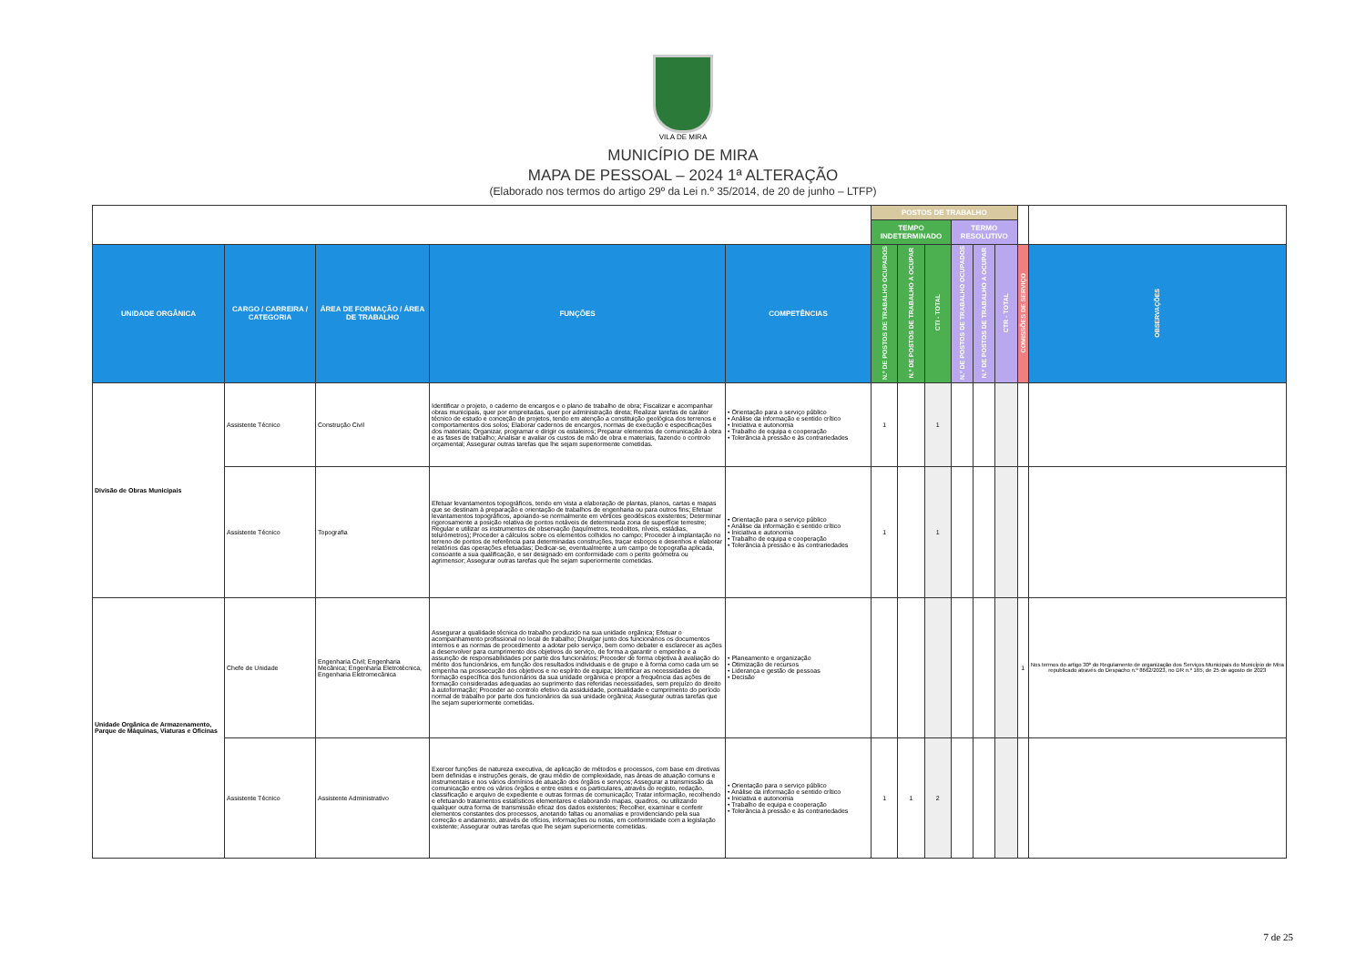VILA DE MIRA
MUNICÍPIO DE MIRA
MAPA DE PESSOAL – 2024 1ª ALTERAÇÃO
(Elaborado nos termos do artigo 29º da Lei n.º 35/2014, de 20 de junho – LTFP)
| | | | | | POSTOS DE TRABALHO | | | | | | | |
| | | | | | TEMPO INDETERMINADO | | | TERMO RESOLUTIVO | | | | |
| UNIDADE ORGÂNICA | CARGO / CARREIRA / CATEGORIA | ÁREA DE FORMAÇÃO / ÁREA DE TRABALHO | FUNÇÕES | COMPETÊNCIAS | N.º DE POSTOS DE TRABALHO OCUPADOS | N.º DE POSTOS DE TRABALHO A OCUPAR | CTI - TOTAL | N.º DE POSTOS DE TRABALHO OCUPADOS | N.º DE POSTOS DE TRABALHO A OCUPAR | CTR - TOTAL | COMISSÕES DE SERVIÇO | OBSERVAÇÕES |
| Divisão de Obras Municipais | Assistente Técnico | Construção Civil | Identificar o projeto, o caderno de encargos e o plano de trabalho de obra; Fiscalizar e acompanhar obras municipais, quer por empreitadas, quer por administração direta; Realizar tarefas de caráter técnico de estudo e conceção de projetos, tendo em atenção a constituição geológica dos terrenos e comportamentos dos solos; Elaborar cadernos de encargos, normas de execução e especificações dos materiais; Organizar, programar e dirigir os estaleiros; Preparar elementos de comunicação à obra e as fases de trabalho; Analisar e avaliar os custos de mão de obra e materiais, fazendo o controlo orçamental; Assegurar outras tarefas que lhe sejam superiormente cometidas. | • Orientação para o serviço público • Análise da informação e sentido crítico • Iniciativa e autonomia • Trabalho de equipa e cooperação • Tolerância à pressão e às contrariedades | 1 | | 1 | | | | | |
| | Assistente Técnico | Topografia | Efetuar levantamentos topográficos, tendo em vista a elaboração de plantas, planos, cartas e mapas que se destinam à preparação e orientação de trabalhos de engenharia ou para outros fins; Efetuar levantamentos topográficos, apoiando-se normalmente em vértices geodésicos existentes; Determinar rigorosamente a posição relativa de pontos notáveis de determinada zona de superfície terrestre; Regular e utilizar os instrumentos de observação (taquímetros, teodolitos, níveis, estádias, telurómetros); Proceder a cálculos sobre os elementos colhidos no campo; Proceder à implantação no terreno de pontos de referência para determinadas construções, traçar esboços e desenhos e elaborar relatórios das operações efetuadas; Dedicar-se, eventualmente a um campo de topografia aplicada, consoante a sua qualificação, e ser designado em conformidade com o perito geómetra ou agrimensor; Assegurar outras tarefas que lhe sejam superiormente cometidas. | • Orientação para o serviço público • Análise da informação e sentido crítico • Iniciativa e autonomia • Trabalho de equipa e cooperação • Tolerância à pressão e às contrariedades | 1 | | 1 | | | | | |
| Unidade Orgânica de Armazenamento, Parque de Máquinas, Viaturas e Oficinas | Chefe de Unidade | Engenharia Civil; Engenharia Mecânica; Engenharia Eletrotécnica, Engenharia Eletromecânica | Assegurar a qualidade técnica do trabalho produzido na sua unidade orgânica; Efetuar o acompanhamento profissional no local de trabalho; Divulgar junto dos funcionários os documentos internos e as normas de procedimento a adotar pelo serviço, bem como debater e esclarecer as ações a desenvolver para cumprimento dos objetivos do serviço, de forma a garantir o empenho e a assunção de responsabilidades por parte dos funcionários; Proceder de forma objetiva à avaliação do mérito dos funcionários, em função dos resultados individuais e de grupo e à forma como cada um se empenha na prossecução dos objetivos e no espírito de equipa; Identificar as necessidades de formação específica dos funcionários da sua unidade orgânica e propor a frequência das ações de formação consideradas adequadas ao suprimento das referidas necessidades, sem prejuízo do direito à autoformação; Proceder ao controlo efetivo da assiduidade, pontualidade e cumprimento do período normal de trabalho por parte dos funcionários da sua unidade orgânica; Assegurar outras tarefas que lhe sejam superiormente cometidas. | • Planeamento e organização • Otimização de recursos • Liderança e gestão de pessoas • Decisão | | | | | | | 1 | Nos termos do artigo 30º do Regulamento de organização dos Serviços Municipais do Município de Mira republicado através do Despacho n.º 8662/2023, no DR n.º 165, de 25 de agosto de 2023 |
| | Assistente Técnico | Assistente Administrativo | Exercer funções de natureza executiva, de aplicação de métodos e processos, com base em diretivas bem definidas e instruções gerais, de grau médio de complexidade, nas áreas de atuação comuns e instrumentais e nos vários domínios de atuação dos órgãos e serviços; Assegurar a transmissão da comunicação entre os vários órgãos e entre estes e os particulares, através do registo, redação, classificação e arquivo de expediente e outras formas de comunicação; Tratar informação, recolhendo e efetuando tratamentos estatísticos elementares e elaborando mapas, quadros, ou utilizando qualquer outra forma de transmissão eficaz dos dados existentes; Recolher, examinar e conferir elementos constantes dos processos, anotando faltas ou anomalias e providenciando pela sua correção e andamento, através de ofícios, informações ou notas, em conformidade com a legislação existente; Assegurar outras tarefas que lhe sejam superiormente cometidas. | • Orientação para o serviço público • Análise da informação e sentido crítico • Iniciativa e autonomia • Trabalho de equipa e cooperação • Tolerância à pressão e às contrariedades | 1 | 1 | 2 | | | | | |
7 de 25